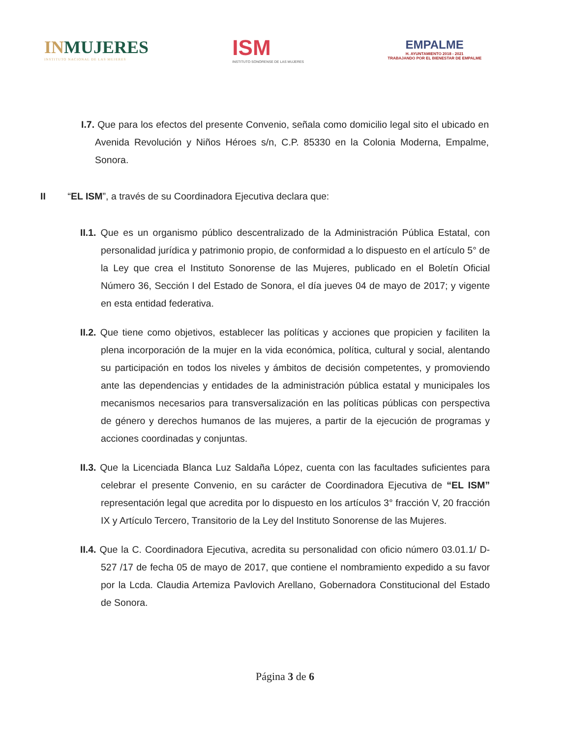INMUJERES
INSTITUTO NACIONAL DE LAS MUJERES
ISM
INSTITUTO SONORENSE DE LAS MUJERES
EMPALME
H. AYUNTAMIENTO 2018 - 2021
TRABAJANDO POR EL BIENESTAR DE EMPALME
I.7. Que para los efectos del presente Convenio, señala como domicilio legal sito el ubicado en Avenida Revolución y Niños Héroes s/n, C.P. 85330 en la Colonia Moderna, Empalme, Sonora.
II “EL ISM”, a través de su Coordinadora Ejecutiva declara que:
II.1. Que es un organismo público descentralizado de la Administración Pública Estatal, con personalidad jurídica y patrimonio propio, de conformidad a lo dispuesto en el artículo 5° de la Ley que crea el Instituto Sonorense de las Mujeres, publicado en el Boletín Oficial Número 36, Sección I del Estado de Sonora, el día jueves 04 de mayo de 2017; y vigente en esta entidad federativa.
II.2. Que tiene como objetivos, establecer las políticas y acciones que propicien y faciliten la plena incorporación de la mujer en la vida económica, política, cultural y social, alentando su participación en todos los niveles y ámbitos de decisión competentes, y promoviendo ante las dependencias y entidades de la administración pública estatal y municipales los mecanismos necesarios para transversalización en las políticas públicas con perspectiva de género y derechos humanos de las mujeres, a partir de la ejecución de programas y acciones coordinadas y conjuntas.
II.3. Que la Licenciada Blanca Luz Saldaña López, cuenta con las facultades suficientes para celebrar el presente Convenio, en su carácter de Coordinadora Ejecutiva de “EL ISM” representación legal que acredita por lo dispuesto en los artículos 3° fracción V, 20 fracción IX y Artículo Tercero, Transitorio de la Ley del Instituto Sonorense de las Mujeres.
II.4. Que la C. Coordinadora Ejecutiva, acredita su personalidad con oficio número 03.01.1/ D-527 /17 de fecha 05 de mayo de 2017, que contiene el nombramiento expedido a su favor por la Lcda. Claudia Artemiza Pavlovich Arellano, Gobernadora Constitucional del Estado de Sonora.
Página 3 de 6